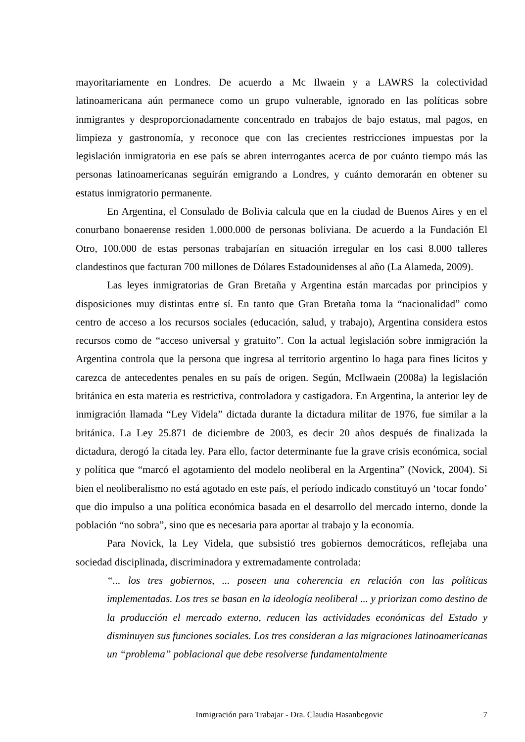mayoritariamente en Londres. De acuerdo a Mc Ilwaein y a LAWRS la colectividad latinoamericana aún permanece como un grupo vulnerable, ignorado en las políticas sobre inmigrantes y desproporcionadamente concentrado en trabajos de bajo estatus, mal pagos, en limpieza y gastronomía, y reconoce que con las crecientes restricciones impuestas por la legislación inmigratoria en ese país se abren interrogantes acerca de por cuánto tiempo más las personas latinoamericanas seguirán emigrando a Londres, y cuánto demorarán en obtener su estatus inmigratorio permanente.
En Argentina, el Consulado de Bolivia calcula que en la ciudad de Buenos Aires y en el conurbano bonaerense residen 1.000.000 de personas boliviana. De acuerdo a la Fundación El Otro, 100.000 de estas personas trabajarían en situación irregular en los casi 8.000 talleres clandestinos que facturan 700 millones de Dólares Estadounidenses al año (La Alameda, 2009).
Las leyes inmigratorias de Gran Bretaña y Argentina están marcadas por principios y disposiciones muy distintas entre sí. En tanto que Gran Bretaña toma la “nacionalidad” como centro de acceso a los recursos sociales (educación, salud, y trabajo), Argentina considera estos recursos como de “acceso universal y gratuito”. Con la actual legislación sobre inmigración la Argentina controla que la persona que ingresa al territorio argentino lo haga para fines lícitos y carezca de antecedentes penales en su país de origen. Según, McIlwaein (2008a) la legislación británica en esta materia es restrictiva, controladora y castigadora. En Argentina, la anterior ley de inmigración llamada “Ley Videla” dictada durante la dictadura militar de 1976, fue similar a la británica. La Ley 25.871 de diciembre de 2003, es decir 20 años después de finalizada la dictadura, derogó la citada ley. Para ello, factor determinante fue la grave crisis económica, social y política que “marcó el agotamiento del modelo neoliberal en la Argentina” (Novick, 2004). Si bien el neoliberalismo no está agotado en este país, el período indicado constituyó un ‘tocar fondo’ que dio impulso a una política económica basada en el desarrollo del mercado interno, donde la población “no sobra”, sino que es necesaria para aportar al trabajo y la economía.
Para Novick, la Ley Videla, que subsistió tres gobiernos democráticos, reflejaba una sociedad disciplinada, discriminadora y extremadamente controlada:
“... los tres gobiernos, ... poseen una coherencia en relación con las políticas implementadas. Los tres se basan en la ideología neoliberal ... y priorizan como destino de la producción el mercado externo, reducen las actividades económicas del Estado y disminuyen sus funciones sociales. Los tres consideran a las migraciones latinoamericanas un “problema” poblacional que debe resolverse fundamentalmente
Inmigración para Trabajar - Dra. Claudia Hasanbegovic 7